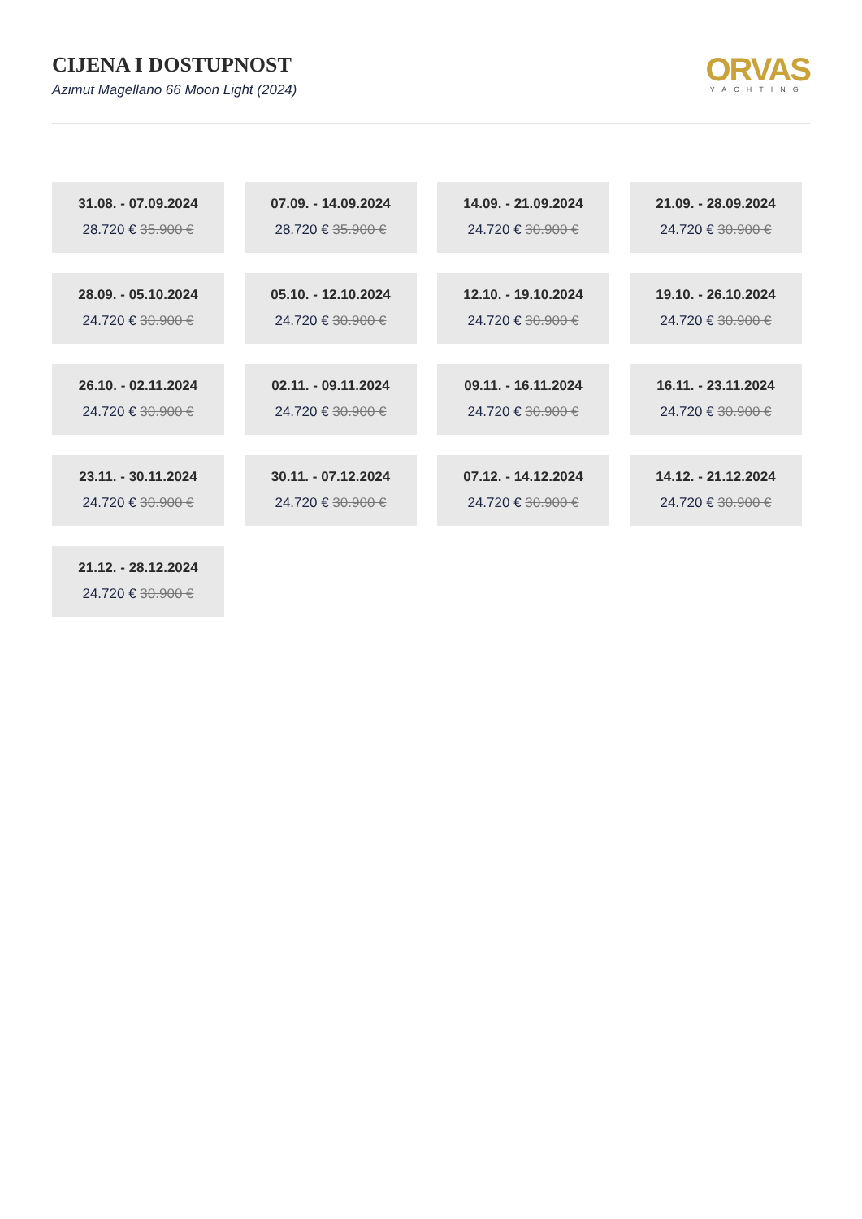CIJENA I DOSTUPNOST
Azimut Magellano 66 Moon Light (2024)
ORVAS
YACHTING
31.08. - 07.09.2024
28.720 € 35.900 €
07.09. - 14.09.2024
28.720 € 35.900 €
14.09. - 21.09.2024
24.720 € 30.900 €
21.09. - 28.09.2024
24.720 € 30.900 €
28.09. - 05.10.2024
24.720 € 30.900 €
05.10. - 12.10.2024
24.720 € 30.900 €
12.10. - 19.10.2024
24.720 € 30.900 €
19.10. - 26.10.2024
24.720 € 30.900 €
26.10. - 02.11.2024
24.720 € 30.900 €
02.11. - 09.11.2024
24.720 € 30.900 €
09.11. - 16.11.2024
24.720 € 30.900 €
16.11. - 23.11.2024
24.720 € 30.900 €
23.11. - 30.11.2024
24.720 € 30.900 €
30.11. - 07.12.2024
24.720 € 30.900 €
07.12. - 14.12.2024
24.720 € 30.900 €
14.12. - 21.12.2024
24.720 € 30.900 €
21.12. - 28.12.2024
24.720 € 30.900 €